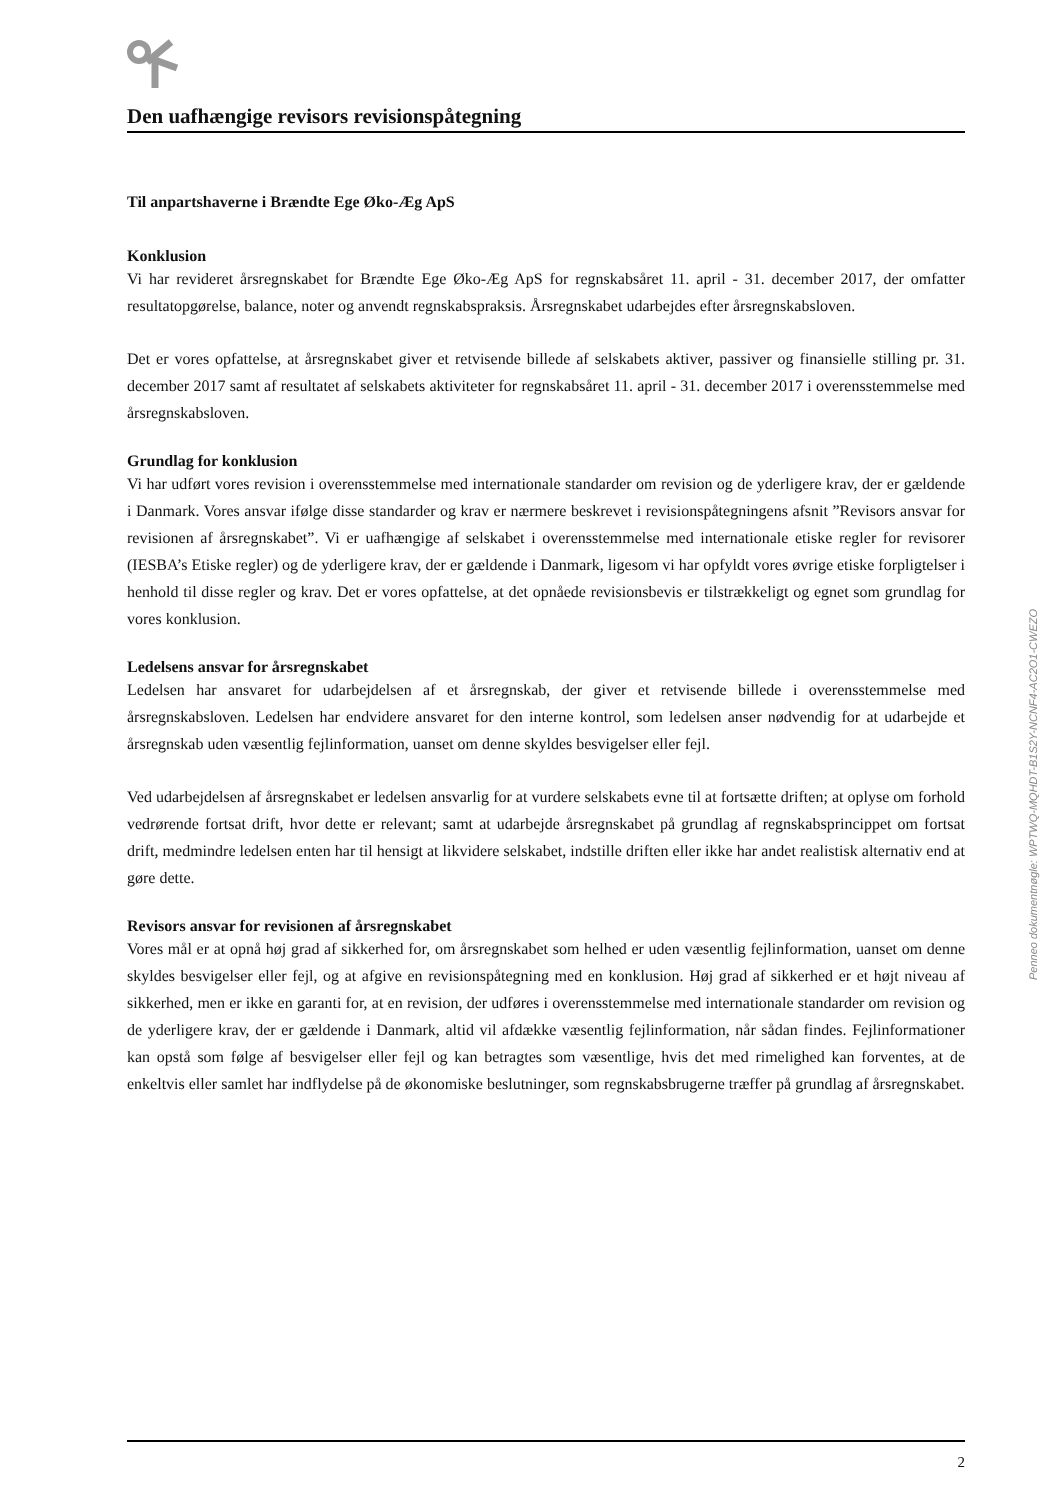Den uafhængige revisors revisionspåtegning
Til anpartshaverne i Brændte Ege Øko-Æg ApS
Konklusion
Vi har revideret årsregnskabet for Brændte Ege Øko-Æg ApS for regnskabsåret 11. april - 31. december 2017, der omfatter resultatopgørelse, balance, noter og anvendt regnskabspraksis. Årsregnskabet udarbejdes efter årsregnskabsloven.
Det er vores opfattelse, at årsregnskabet giver et retvisende billede af selskabets aktiver, passiver og finansielle stilling pr. 31. december 2017 samt af resultatet af selskabets aktiviteter for regnskabsåret 11. april - 31. december 2017 i overensstemmelse med årsregnskabsloven.
Grundlag for konklusion
Vi har udført vores revision i overensstemmelse med internationale standarder om revision og de yderligere krav, der er gældende i Danmark. Vores ansvar ifølge disse standarder og krav er nærmere beskrevet i revisionspåtegningens afsnit ”Revisors ansvar for revisionen af årsregnskabet”. Vi er uafhængige af selskabet i overensstemmelse med internationale etiske regler for revisorer (IESBA’s Etiske regler) og de yderligere krav, der er gældende i Danmark, ligesom vi har opfyldt vores øvrige etiske forpligtelser i henhold til disse regler og krav. Det er vores opfattelse, at det opnåede revisionsbevis er tilstrækkeligt og egnet som grundlag for vores konklusion.
Ledelsens ansvar for årsregnskabet
Ledelsen har ansvaret for udarbejdelsen af et årsregnskab, der giver et retvisende billede i overensstemmelse med årsregnskabsloven. Ledelsen har endvidere ansvaret for den interne kontrol, som ledelsen anser nødvendig for at udarbejde et årsregnskab uden væsentlig fejlinformation, uanset om denne skyldes besvigelser eller fejl.
Ved udarbejdelsen af årsregnskabet er ledelsen ansvarlig for at vurdere selskabets evne til at fortsætte driften; at oplyse om forhold vedrørende fortsat drift, hvor dette er relevant; samt at udarbejde årsregnskabet på grundlag af regnskabsprincippet om fortsat drift, medmindre ledelsen enten har til hensigt at likvidere selskabet, indstille driften eller ikke har andet realistisk alternativ end at gøre dette.
Revisors ansvar for revisionen af årsregnskabet
Vores mål er at opnå høj grad af sikkerhed for, om årsregnskabet som helhed er uden væsentlig fejlinformation, uanset om denne skyldes besvigelser eller fejl, og at afgive en revisionspåtegning med en konklusion. Høj grad af sikkerhed er et højt niveau af sikkerhed, men er ikke en garanti for, at en revision, der udføres i overensstemmelse med internationale standarder om revision og de yderligere krav, der er gældende i Danmark, altid vil afdække væsentlig fejlinformation, når sådan findes. Fejlinformationer kan opstå som følge af besvigelser eller fejl og kan betragtes som væsentlige, hvis det med rimelighed kan forventes, at de enkeltvis eller samlet har indflydelse på de økonomiske beslutninger, som regnskabsbrugerne træffer på grundlag af årsregnskabet.
2
Penneo dokumentnøgle: WPTWQ-MQHDT-B1S2Y-NCNF4-AC2O1-CWEZO